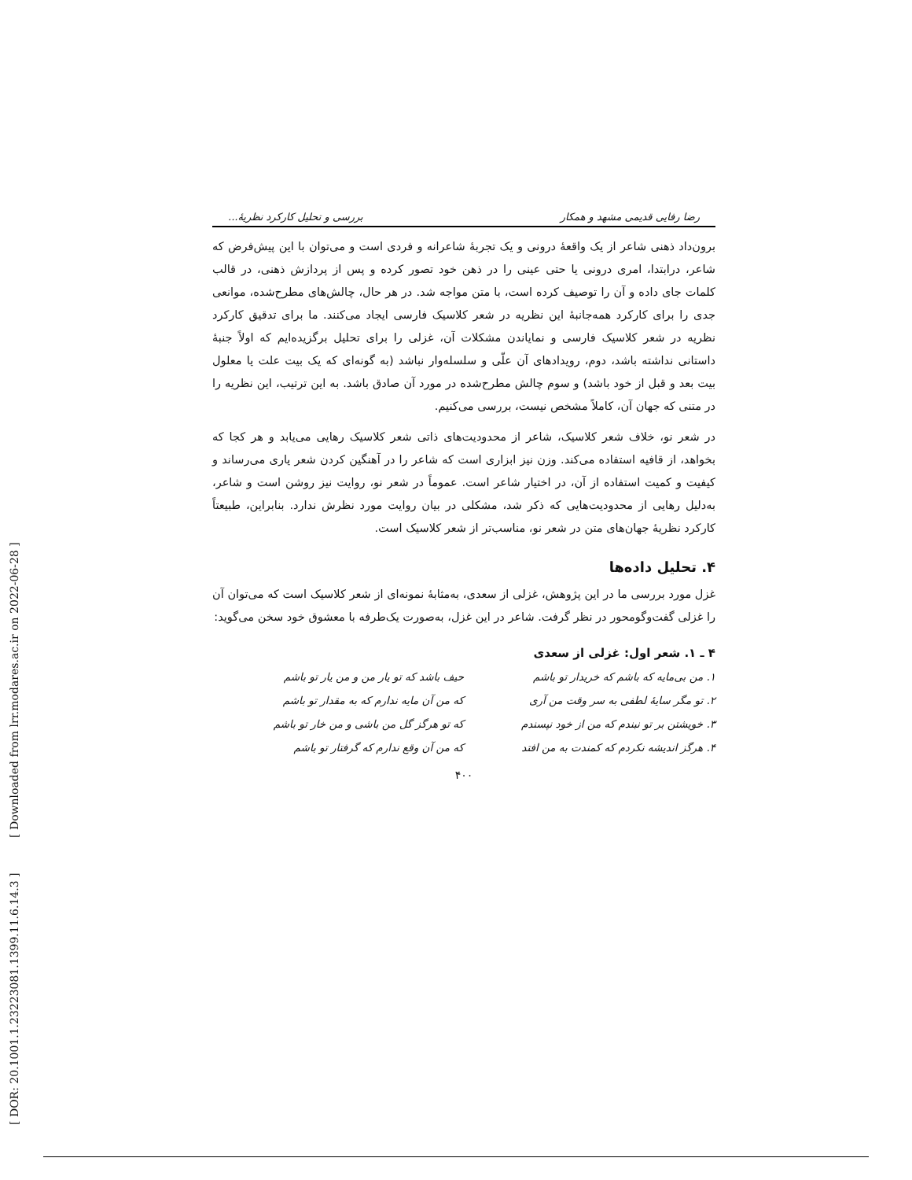[ DOR: 20.1001.1.23223081.1399.11.6.14.3 ] [ Downloaded from lrr.modares.ac.ir on 2022-06-28 ]
رضا رفایی قدیمی مشهد و همکار بررسی و تحلیل کارکرد نظریهٔ...
برون‌داد ذهنی شاعر از یک واقعهٔ درونی و یک تجربهٔ شاعرانه و فردی است و می‌توان با این پیش‌فرض که شاعر، درابتدا، امری درونی یا حتی عینی را در ذهن خود تصور کرده و پس از پردازش ذهنی، در قالب کلمات جای داده و آن را توصیف کرده است، با متن مواجه شد. در هر حال، چالش‌های مطرح‌شده، موانعی جدی را برای کارکرد همه‌جانبهٔ این نظریه در شعر کلاسیک فارسی ایجاد می‌کنند. ما برای تدقیق کارکرد نظریه در شعر کلاسیک فارسی و نمایاندن مشکلات آن، غزلی را برای تحلیل برگزیده‌ایم که اولاً جنبهٔ داستانی نداشته باشد، دوم، رویدادهای آن علّی و سلسله‌وار نباشد (به گونه‌ای که یک بیت علت یا معلول بیت بعد و قبل از خود باشد) و سوم چالش مطرح‌شده در مورد آن صادق باشد. به این ترتیب، این نظریه را در متنی که جهان آن، کاملاً مشخص نیست، بررسی می‌کنیم.
در شعر نو، خلاف شعر کلاسیک، شاعر از محدودیت‌های ذاتی شعر کلاسیک رهایی می‌یابد و هر کجا که بخواهد، از قافیه استفاده می‌کند. وزن نیز ابزاری است که شاعر را در آهنگین کردن شعر یاری می‌رساند و کیفیت و کمیت استفاده از آن، در اختیار شاعر است. عموماً در شعر نو، روایت نیز روشن است و شاعر، به‌دلیل رهایی از محدودیت‌هایی که ذکر شد، مشکلی در بیان روایت مورد نظرش ندارد. بنابراین، طبیعتاً کارکرد نظریهٔ جهان‌های متن در شعر نو، مناسب‌تر از شعر کلاسیک است.
۴. تحلیل داده‌ها
غزل مورد بررسی ما در این پژوهش، غزلی از سعدی، به‌مثابهٔ نمونه‌ای از شعر کلاسیک است که می‌توان آن را غزلی گفت‌وگومحور در نظر گرفت. شاعر در این غزل، به‌صورت یک‌طرفه با معشوق خود سخن می‌گوید:
۴ ـ ۱. شعر اول: غزلی از سعدی
۱. من بی‌مایه که باشم که خریدار تو باشم حیف باشد که تو یار من و من یار تو باشم ۲. تو مگر سایهٔ لطفی به سر وقت من آری که من آن مایه ندارم که به مقدار تو باشم ۳. خویشتن بر تو نبندم که من از خود نپسندم که تو هرگز گل من باشی و من خار تو باشم ۴. هرگز اندیشه نکردم که کمندت به من افتد که من آن وقع ندارم که گرفتار تو باشم
۴۰۰